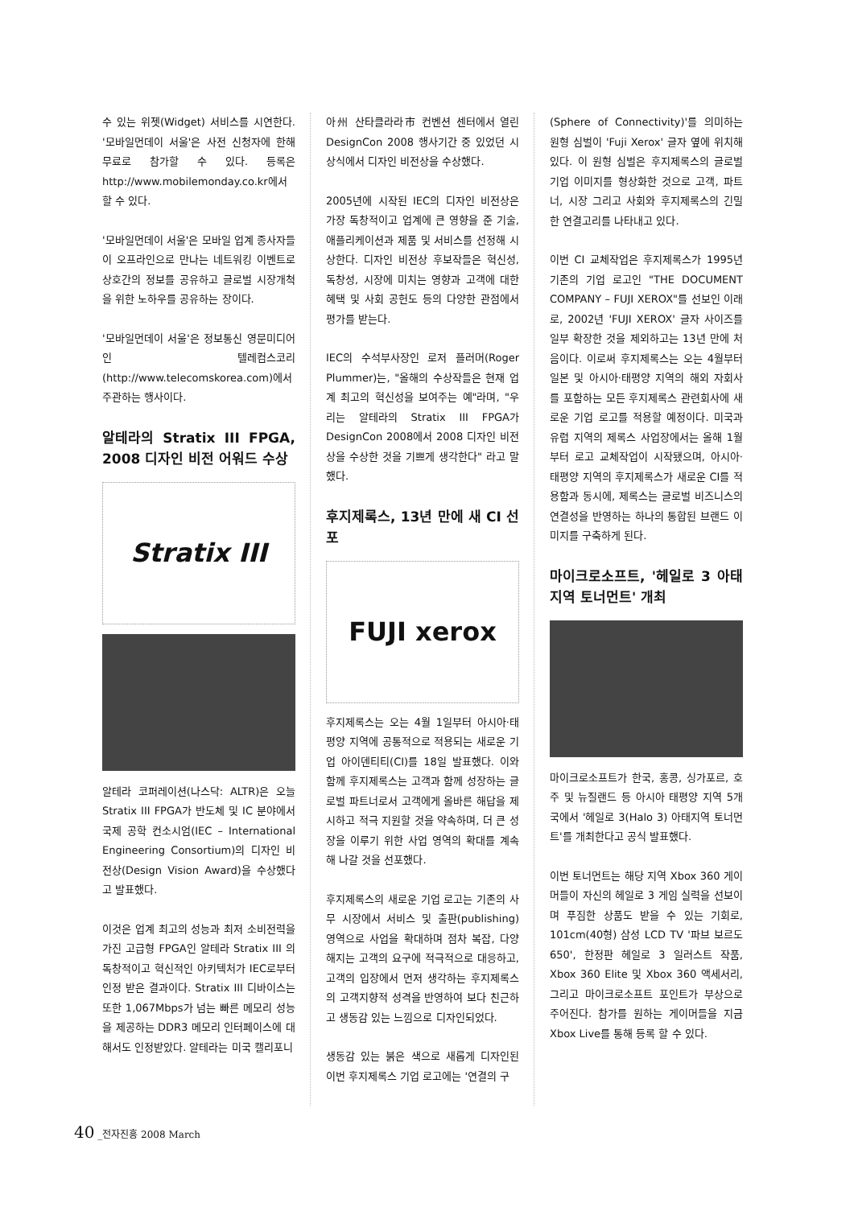수 있는 위젯(Widget) 서비스를 시연한다. '모바일먼데이 서울'은 사전 신청자에 한해 무료로 참가할 수 있다. 등록은 http://www.mobilemonday.co.kr에서 할 수 있다.
'모바일먼데이 서울'은 모바일 업계 종사자들이 오프라인으로 만나는 네트워킹 이벤트로 상호간의 정보를 공유하고 글로벌 시장개척을 위한 노하우를 공유하는 장이다.
'모바일먼데이 서울'은 정보통신 영문미디어인 텔레컴스코리(http://www.telecomskorea.com)에서 주관하는 행사이다.
알테라의 Stratix III FPGA, 2008 디자인 비전 어워드 수상
Stratix III
알테라 코퍼레이션(나스닥: ALTR)은 오늘 Stratix III FPGA가 반도체 및 IC 분야에서 국제 공학 컨소시엄(IEC – International Engineering Consortium)의 디자인 비전상(Design Vision Award)을 수상했다고 발표했다.
이것은 업계 최고의 성능과 최저 소비전력을 가진 고급형 FPGA인 알테라 Stratix III 의 독창적이고 혁신적인 아키텍처가 IEC로부터 인정 받은 결과이다. Stratix III 디바이스는 또한 1,067Mbps가 넘는 빠른 메모리 성능을 제공하는 DDR3 메모리 인터페이스에 대해서도 인정받았다. 알테라는 미국 캘리포니
아州 산타클라라市 컨벤션 센터에서 열린 DesignCon 2008 행사기간 중 있었던 시상식에서 디자인 비전상을 수상했다.
2005년에 시작된 IEC의 디자인 비전상은 가장 독창적이고 업계에 큰 영향을 준 기술, 애플리케이션과 제품 및 서비스를 선정해 시상한다. 디자인 비전상 후보작들은 혁신성, 독창성, 시장에 미치는 영향과 고객에 대한 혜택 및 사회 공헌도 등의 다양한 관점에서 평가를 받는다.
IEC의 수석부사장인 로저 플러머(Roger Plummer)는, "올해의 수상작들은 현재 업계 최고의 혁신성을 보여주는 예"라며, "우리는 알테라의 Stratix III FPGA가 DesignCon 2008에서 2008 디자인 비전상을 수상한 것을 기쁘게 생각한다" 라고 말했다.
후지제록스, 13년 만에 새 CI 선포
FUJI xerox
후지제록스는 오는 4월 1일부터 아시아·태평양 지역에 공통적으로 적용되는 새로운 기업 아이덴티티(CI)를 18일 발표했다. 이와 함께 후지제록스는 고객과 함께 성장하는 글로벌 파트너로서 고객에게 올바른 해답을 제시하고 적극 지원할 것을 약속하며, 더 큰 성장을 이루기 위한 사업 영역의 확대를 계속해 나갈 것을 선포했다.
후지제록스의 새로운 기업 로고는 기존의 사무 시장에서 서비스 및 출판(publishing) 영역으로 사업을 확대하며 점차 복잡, 다양해지는 고객의 요구에 적극적으로 대응하고, 고객의 입장에서 먼저 생각하는 후지제록스의 고객지향적 성격을 반영하여 보다 친근하고 생동감 있는 느낌으로 디자인되었다.
생동감 있는 붉은 색으로 새롭게 디자인된 이번 후지제록스 기업 로고에는 '연결의 구
(Sphere of Connectivity)'를 의미하는 원형 심벌이 'Fuji Xerox' 글자 옆에 위치해 있다. 이 원형 심벌은 후지제록스의 글로벌 기업 이미지를 형상화한 것으로 고객, 파트너, 시장 그리고 사회와 후지제록스의 긴밀한 연결고리를 나타내고 있다.
이번 CI 교체작업은 후지제록스가 1995년 기존의 기업 로고인 "THE DOCUMENT COMPANY – FUJI XEROX"를 선보인 이래로, 2002년 'FUJI XEROX' 글자 사이즈를 일부 확장한 것을 제외하고는 13년 만에 처음이다. 이로써 후지제록스는 오는 4월부터 일본 및 아시아·태평양 지역의 해외 자회사를 포함하는 모든 후지제록스 관련회사에 새로운 기업 로고를 적용할 예정이다. 미국과 유럽 지역의 제록스 사업장에서는 올해 1월부터 로고 교체작업이 시작됐으며, 아시아·태평양 지역의 후지제록스가 새로운 CI를 적용함과 동시에, 제록스는 글로벌 비즈니스의 연결성을 반영하는 하나의 통합된 브랜드 이미지를 구축하게 된다.
마이크로소프트, '헤일로 3 아태지역 토너먼트' 개최
마이크로소프트가 한국, 홍콩, 싱가포르, 호주 및 뉴질랜드 등 아시아 태평양 지역 5개국에서 '헤일로 3(Halo 3) 아태지역 토너먼트'를 개최한다고 공식 발표했다.
이번 토너먼트는 해당 지역 Xbox 360 게이머들이 자신의 헤일로 3 게임 실력을 선보이며 푸짐한 상품도 받을 수 있는 기회로, 101cm(40형) 삼성 LCD TV '파브 보르도 650', 한정판 헤일로 3 일러스트 작품, Xbox 360 Elite 및 Xbox 360 액세서리, 그리고 마이크로소프트 포인트가 부상으로 주어진다. 참가를 원하는 게이머들을 지금 Xbox Live를 통해 등록 할 수 있다.
40 _전자진흥 2008 March